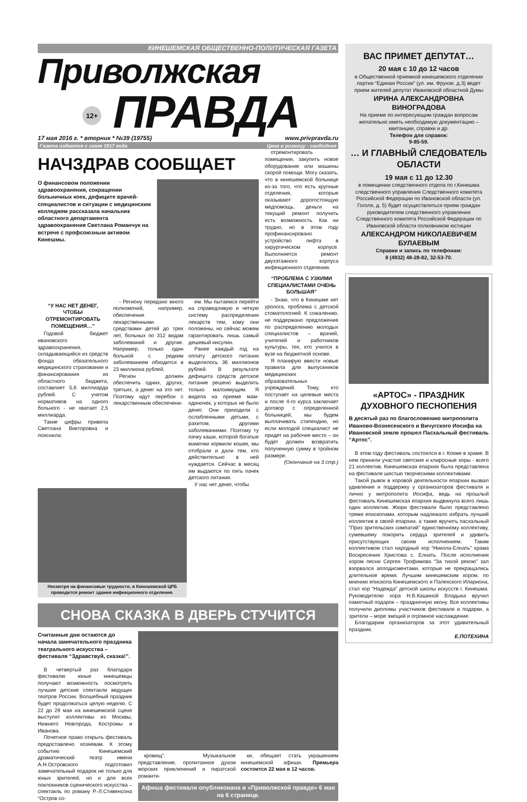КИНЕШЕМСКАЯ ОБЩЕСТВЕННО-ПОЛИТИЧЕСКАЯ ГАЗЕТА
Приволжская
12+ ПРАВДА
17 мая 2016 г. * вторник * №39 (19755) www.privpravda.ru
Газета издается с июня 1917 года Цена в розницу - свободная
НАЧЗДРАВ СООБЩАЕТ
О финансовом положении здравоохранения, сокращении больничных коек, дефиците врачей-специалистов и ситуации с медицинским колледжем рассказала начальник областного департамента здравоохранения Светлана Романчук на встрече с профсоюзным активом Кинешмы.
“У НАС НЕТ ДЕНЕГ, ЧТОБЫ ОТРЕМОНТИРОВАТЬ ПОМЕЩЕНИЯ…”
Годовой бюджет ивановского здравоохранения, складывающийся из средств фонда обязательного медицинского страхования и финансирования из областного бюджета, составляет 5,6 миллиарда рублей. С учетом нормативов на одного больного - не хватает 2,5 миллиарда.
Такие цифры привела Светлана Викторовна и пояснила:
- Региону передано много полномочий, например, обеспечение лекарственными средствами детей до трех лет, больных по 312 видам заболеваний и другие. Например, только один больной с редким заболеванием обходится в 23 миллиона рублей.
Регион должен обеспечить одних, других, третьих, а денег на это нет. Поэтому идут перебои с лекарственным обеспечени-
ем. Мы пытаемся перейти на справедливую и четкую систему распределения лекарств тем, кому они положены, но сейчас можем гарантировать лишь самый дешевый инсулин.
Ранее каждый год на оплату детского питания выделялось 36 миллионов рублей. В результате дефицита средств детское питание решено выделять только малоимущим. Я видела на приеме мам-одиночек, у которых не было денег. Они приходили с ослабленными детьми, с рахитом, другими заболеваниями. Поэтому ту пачку каши, которой богатые мамочки кормили кошек, мы отобрали и дали тем, кто действительно в ней нуждается. Сейчас в месяц им выдаются по пять пачек детского питания.
У нас нет денег, чтобы
Несмотря на финансовые трудности, в Кинешемской ЦРБ проводится ремонт здания инфекционного отделения.
отремонтировать помещения, закупить новое оборудование или машины скорой помощи. Могу сказать, что в кинешемской больнице из-за того, что есть крупные отделения, которые оказывают дорогостоящую медпомощь, деньги на текущий ремонт получить есть возможность. Как ни трудно, но в этом году профинансировано устройство лифта в хирургическом корпусе. Выполняется ремонт двухэтажного корпуса инфекционного отделения.
“ПРОБЛЕМА С УЗКИМИ СПЕЦИАЛИСТАМИ ОЧЕНЬ БОЛЬШАЯ”
- Знаю, что в Кинешме нет уролога, проблема с детской стоматологией. К сожалению, не поддержано предложение по распределению молодых специалистов – врачей, учителей и работников культуры, тех, кто учился в вузе на бюджетной основе.
Я планирую ввести новые правила для выпускников медицинских образовательных учреждений. Тому, кто поступает на целевые места и после 4-го курса заключает договор с определенной больницей, мы будем выплачивать стипендию, но если молодой специалист не придет на рабочее место – он будет должен возвратить полученную сумму в тройном размере.
(Окончание на 3 стр.)
СНОВА СКАЗКА В ДВЕРЬ СТУЧИТСЯ
Считанные дни остаются до начала замечательного праздника театрального искусства – фестиваля “Здравствуй, сказка!”.
В четвертый раз благодаря фестивалю юные кинешемцы получают возможность посмотреть лучшие детские спектакли ведущих театров России. Волшебный праздник будет продолжаться целую неделю. С 22 до 29 мая на кинешемской сцене выступят коллективы из Москвы, Нижнего Новгорода, Костромы и Иванова.
Почетное право открыть фестиваль предоставлено хозяевам. К этому событию Кинешемский драматический театр имени А.Н.Островского подготовил замечательный подарок не только для юных зрителей, но и для всех поклонников сценического искусства – спектакль по роману Р.-Л.Стивенсона “Остров со-
кровищ”. Музыкальное представление, пропитанное духом морских приключений и пиратской романти-
ки, обещает стать украшением кинешемской афиши. Премьера состоится 22 мая в 12 часов.
Афиша фестиваля опубликована в «Приволжской правде» 6 мая на 6 странице.
ВАС ПРИМЕТ ДЕПУТАТ…
20 мая с 10 до 12 часов
в Общественной приемной кинешемского отделения партии “Единая Россия” (ул. им. Фрунзе, д.3) ведет прием жителей депутат Ивановской областной Думы
ИРИНА АЛЕКСАНДРОВНА ВИНОГРАДОВА
На приеме по интересующим граждан вопросам желательно иметь необходимую документацию – квитанции, справки и др.
Телефон для справок:
9-85-59.
… И ГЛАВНЫЙ СЛЕДОВАТЕЛЬ ОБЛАСТИ
19 мая с 11 до 12.30
в помещении следственного отдела по г.Кинешма следственного управления Следственного комитета Российской Федерации по Ивановской области (ул. Гоголя, д. 5) будет осуществляться прием граждан руководителем следственного управления Следственного комитета Российской Федерации по Ивановской области полковником юстиции
АЛЕКСАНДРОМ НИКОЛАЕВИЧЕМ БУЛАЕВЫМ
Справки и запись по телефонам:
8 (4932) 48-28-82, 32-53-70.
«АРТОС» - ПРАЗДНИК ДУХОВНОГО ПЕСНОПЕНИЯ
В десятый раз по благословению митрополита Иваново-Вознесенского и Вичугского Иосифа на Ивановской земле прошел Пасхальный фестиваль “Артос”.
В этом году фестиваль состоялся в г. Кохме в храме. В нем приняли участие светские и клиросные хоры - всего 21 коллектив. Кинешемская епархия была представлена на фестивале шестью творческими коллективами.
Такой рывок в хоровой деятельности епархии вызвал удивление и поддержку у организаторов фестиваля и лично у митрополита Иосифа, ведь на прошлый фестиваль Кинешемская епархия выдвинула всего лишь один коллектив. Жюри фестиваля было представлено тремя епископами, которым надлежало избрать лучший коллектив в своей епархии, а также вручить пасхальный “Приз зрительских симпатий” единственному коллективу, сумевшему покорить сердца зрителей и удивить присутствующих своим исполнением. Таким коллективом стал народный хор “Никола-Елнать” храма Воскресения Христова с. Елнать. После исполнения хором песни Сергея Трофимова “За тихой рекою” зал взорвался аплодисментами, которые не прекращались длительное время. Лучшим кинешемским хором, по мнению епископа Кинешемского и Палехского Илариона, стал хор “Надежда” детской школы искусств г. Кинешма. Руководителю хора Н.В.Кашиной Владыка вручил памятный подарок – праздничную икону. Все коллективы получили дипломы участников фестиваля и подарки, а зрители – море эмоций и огромное наслаждение.
Благодарим организаторов за этот удивительный праздник.
Е.ПОТЕХИНА